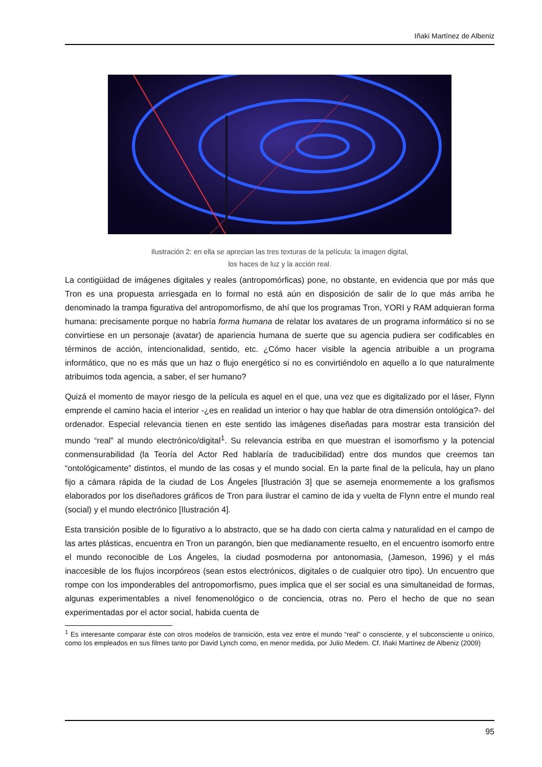Iñaki Martínez de Albeniz
Ilustración 2: en ella se aprecian las tres texturas de la película: la imagen digital,
los haces de luz y la acción real.
La contigüidad de imágenes digitales y reales (antropomórficas) pone, no obstante, en evidencia que por más que Tron es una propuesta arriesgada en lo formal no está aún en disposición de salir de lo que más arriba he denominado la trampa figurativa del antropomorfismo, de ahí que los programas Tron, YORI y RAM adquieran forma humana: precisamente porque no habría forma humana de relatar los avatares de un programa informático si no se convirtiese en un personaje (avatar) de apariencia humana de suerte que su agencia pudiera ser codificables en términos de acción, intencionalidad, sentido, etc. ¿Cómo hacer visible la agencia atribuible a un programa informático, que no es más que un haz o flujo energético si no es convirtiéndolo en aquello a lo que naturalmente atribuimos toda agencia, a saber, el ser humano?
Quizá el momento de mayor riesgo de la película es aquel en el que, una vez que es digitalizado por el láser, Flynn emprende el camino hacia el interior -¿es en realidad un interior o hay que hablar de otra dimensión ontológica?- del ordenador. Especial relevancia tienen en este sentido las imágenes diseñadas para mostrar esta transición del mundo “real” al mundo electrónico/digital<sup>1</sup>. Su relevancia estriba en que muestran el isomorfismo y la potencial conmensurabilidad (la Teoría del Actor Red hablaría de traducibilidad) entre dos mundos que creemos tan “ontológicamente” distintos, el mundo de las cosas y el mundo social. En la parte final de la película, hay un plano fijo a cámara rápida de la ciudad de Los Ángeles [Ilustración 3] que se asemeja enormemente a los grafismos elaborados por los diseñadores gráficos de Tron para ilustrar el camino de ida y vuelta de Flynn entre el mundo real (social) y el mundo electrónico [Ilustración 4].
Esta transición posible de lo figurativo a lo abstracto, que se ha dado con cierta calma y naturalidad en el campo de las artes plásticas, encuentra en Tron un parangón, bien que medianamente resuelto, en el encuentro isomorfo entre el mundo reconocible de Los Ángeles, la ciudad posmoderna por antonomasia, (Jameson, 1996) y el más inaccesible de los flujos incorpóreos (sean estos electrónicos, digitales o de cualquier otro tipo). Un encuentro que rompe con los imponderables del antropomorfismo, pues implica que el ser social es una simultaneidad de formas, algunas experimentables a nivel fenomenológico o de conciencia, otras no. Pero el hecho de que no sean experimentadas por el actor social, habida cuenta de
<sup>1</sup> Es interesante comparar éste con otros modelos de transición, esta vez entre el mundo “real” o consciente, y el subconsciente u onírico, como los empleados en sus filmes tanto por David Lynch como, en menor medida, por Julio Medem. Cf. Iñaki Martínez de Albeniz (2009)
95